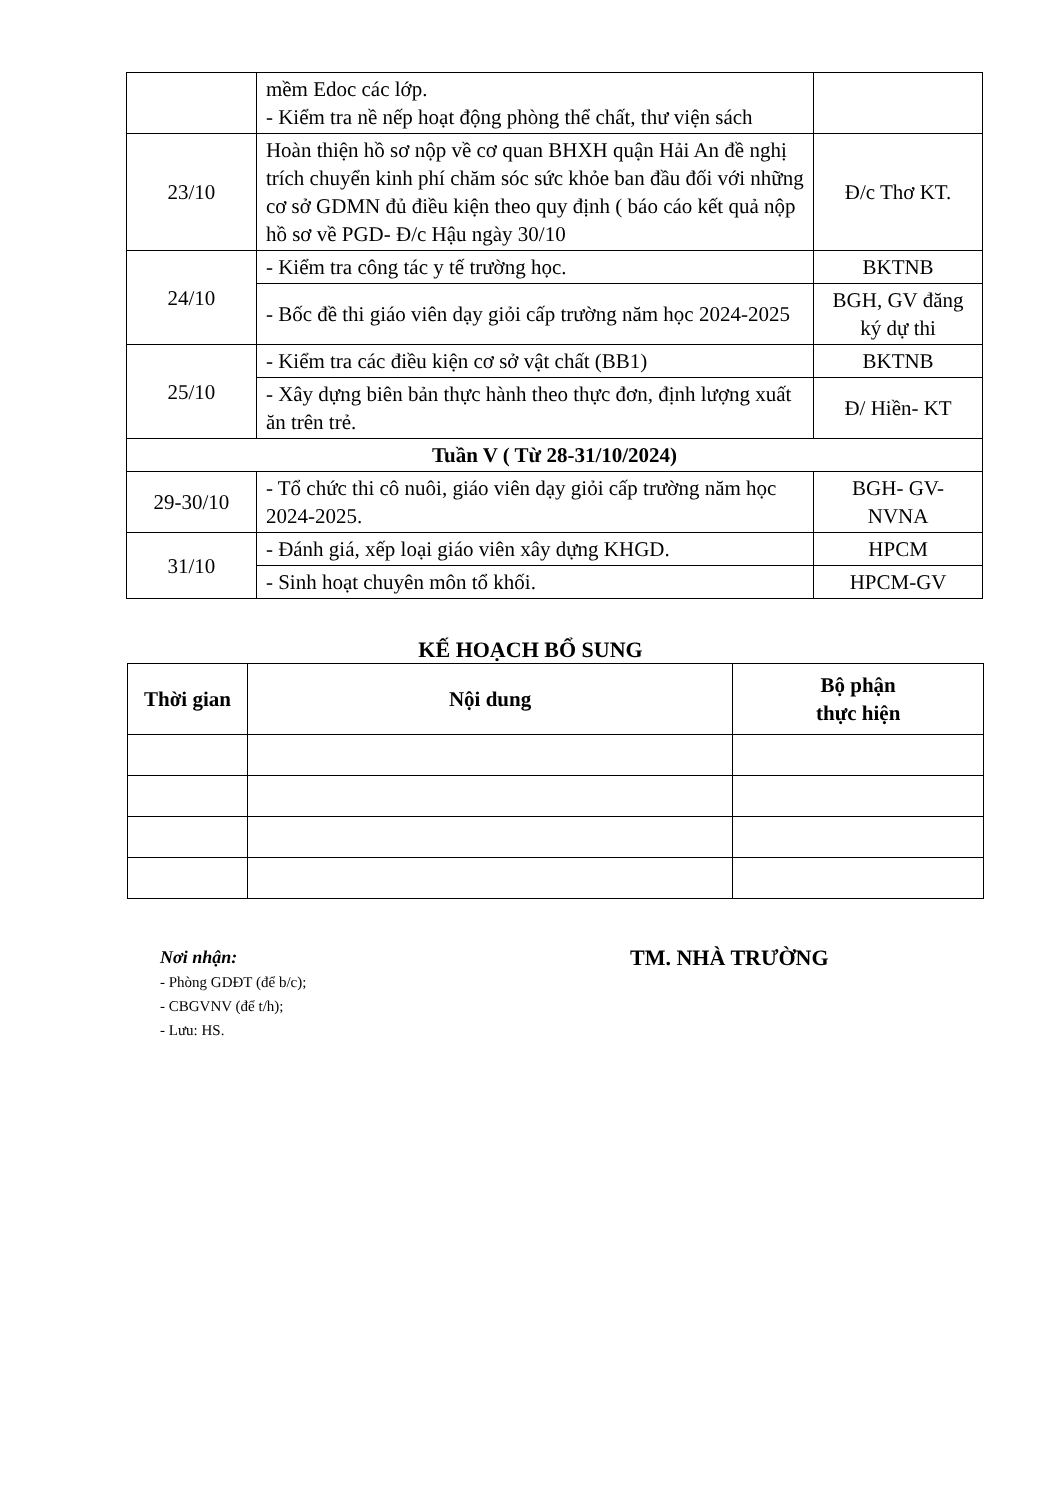| | mềm Edoc các lớp. - Kiểm tra nề nếp hoạt động phòng thể chất, thư viện sách | |
| 23/10 | Hoàn thiện hồ sơ nộp về cơ quan BHXH quận Hải An đề nghị trích chuyển kinh phí chăm sóc sức khỏe ban đầu đối với những cơ sở GDMN đủ điều kiện theo quy định ( báo cáo kết quả nộp hồ sơ về PGD- Đ/c Hậu ngày 30/10 | Đ/c Thơ KT. |
| 24/10 | - Kiểm tra công tác y tế trường học. | BKTNB |
| | - Bốc đề thi giáo viên dạy giỏi cấp trường năm học 2024-2025 | BGH, GV đăng ký dự thi |
| 25/10 | - Kiểm tra các điều kiện cơ sở vật chất (BB1) | BKTNB |
| | - Xây dựng biên bản thực hành theo thực đơn, định lượng xuất ăn trên trẻ. | Đ/ Hiền- KT |
| Tuần V ( Từ 28-31/10/2024) | | |
| 29-30/10 | - Tổ chức thi cô nuôi, giáo viên dạy giỏi cấp trường năm học 2024-2025. | BGH- GV-NVNA |
| 31/10 | - Đánh giá, xếp loại giáo viên xây dựng KHGD. | HPCM |
| | - Sinh hoạt chuyên môn tổ khối. | HPCM-GV |
KẾ HOẠCH BỔ SUNG
| Thời gian | Nội dung | Bộ phận thực hiện |
| --- | --- | --- |
Nơi nhận:
- Phòng GDĐT (để b/c);
- CBGVNV (để t/h);
- Lưu: HS.
TM. NHÀ TRƯỜNG